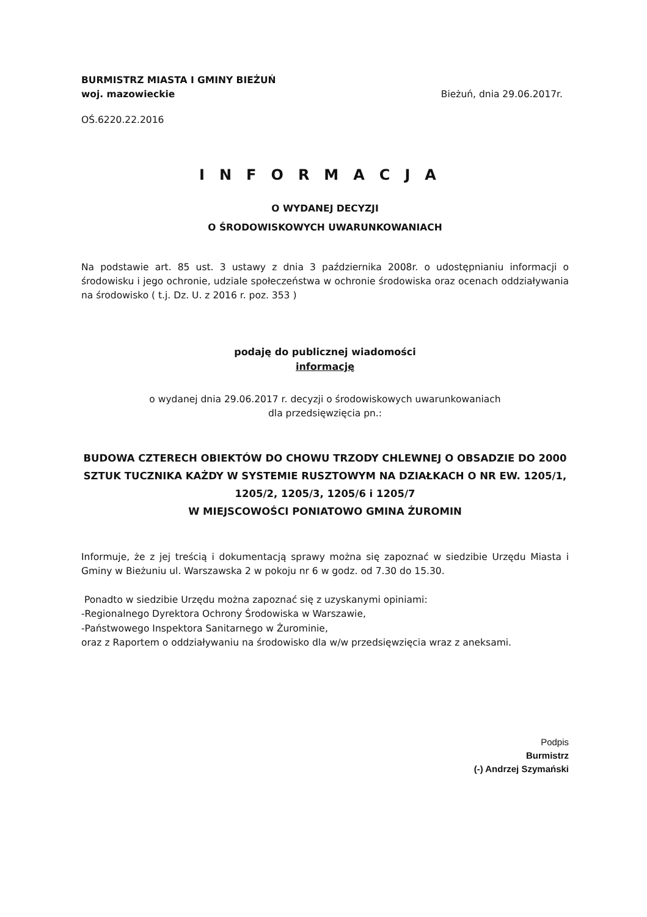BURMISTRZ MIASTA I GMINY BIEŻUŃ
woj. mazowieckie
Bieżuń, dnia 29.06.2017r.
OŚ.6220.22.2016
INFORMACJA
O WYDANEJ DECYZJI
O ŚRODOWISKOWYCH UWARUNKOWANIACH
Na podstawie art. 85 ust. 3 ustawy z dnia 3 października 2008r. o udostępnianiu informacji o środowisku i jego ochronie, udziale społeczeństwa w ochronie środowiska oraz ocenach oddziaływania na środowisko ( t.j. Dz. U. z 2016 r. poz. 353 )
podaję do publicznej wiadomości
informację
o wydanej dnia 29.06.2017 r. decyzji o środowiskowych uwarunkowaniach
dla przedsięwzięcia pn.:
BUDOWA CZTERECH OBIEKTÓW DO CHOWU TRZODY CHLEWNEJ O OBSADZIE DO 2000 SZTUK TUCZNIKA KAŻDY W SYSTEMIE RUSZTOWYM NA DZIAŁKACH O NR EW. 1205/1, 1205/2, 1205/3, 1205/6 i 1205/7
W MIEJSCOWOŚCI PONIATOWO GMINA ŻUROMIN
Informuje, że z jej treścią i dokumentacją sprawy można się zapoznać w siedzibie Urzędu Miasta i Gminy w Bieżuniu ul. Warszawska 2 w pokoju nr 6 w godz. od 7.30 do 15.30.
Ponadto w siedzibie Urzędu można zapoznać się z uzyskanymi opiniami:
-Regionalnego Dyrektora Ochrony Środowiska w Warszawie,
-Państwowego Inspektora Sanitarnego w Żurominie,
oraz z Raportem o oddziaływaniu na środowisko dla w/w przedsięwzięcia wraz z aneksami.
Podpis
Burmistrz
(-) Andrzej Szymański